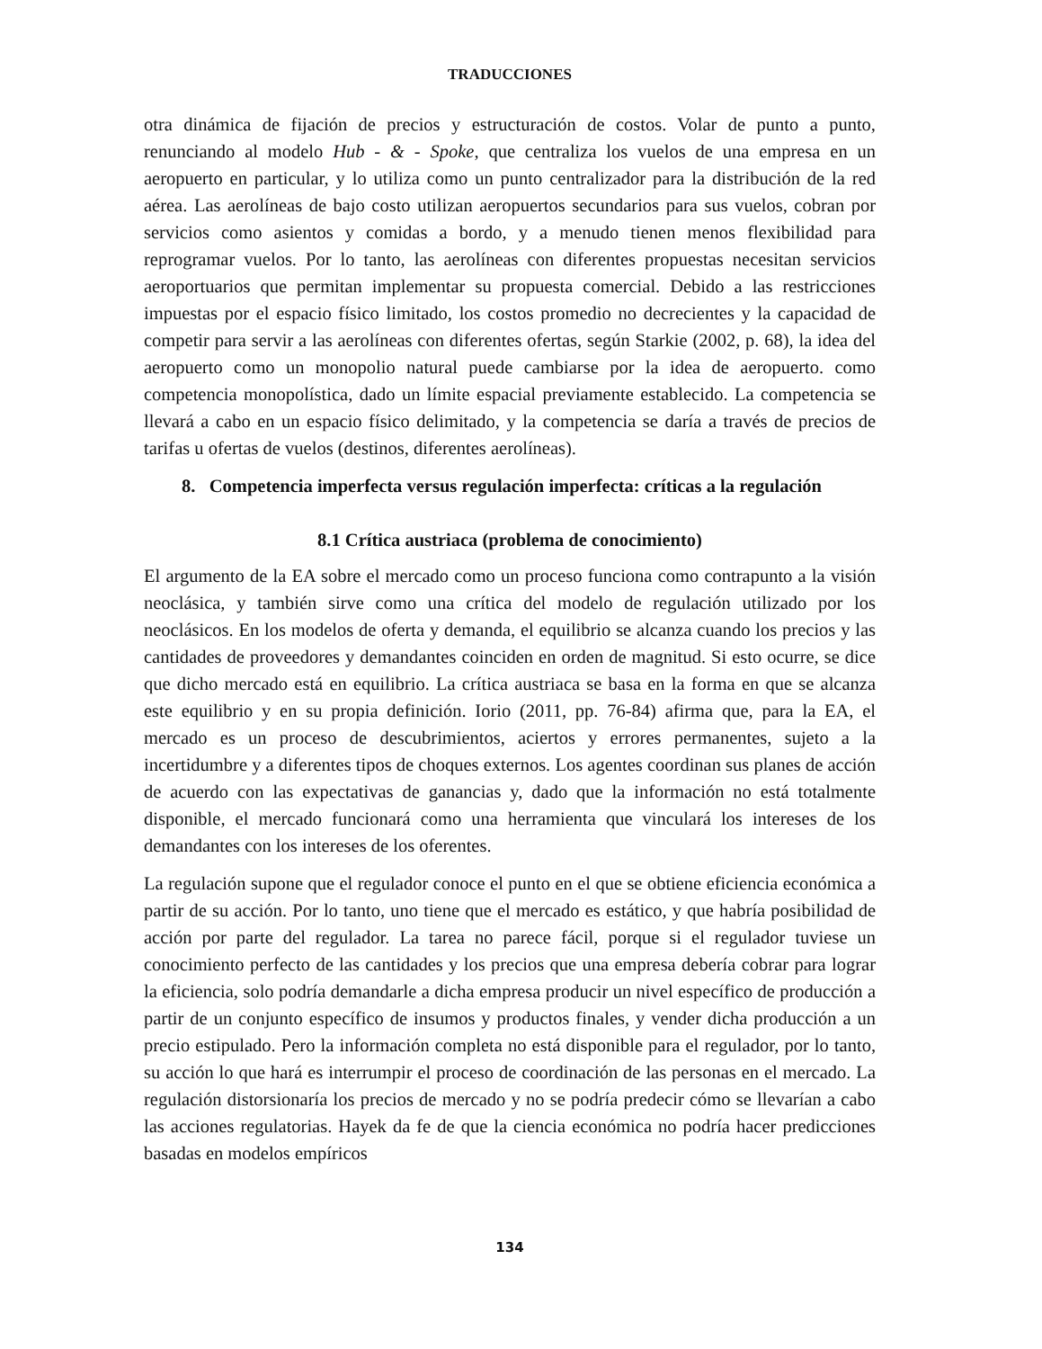TRADUCCIONES
otra dinámica de fijación de precios y estructuración de costos. Volar de punto a punto, renunciando al modelo Hub - & - Spoke, que centraliza los vuelos de una empresa en un aeropuerto en particular, y lo utiliza como un punto centralizador para la distribución de la red aérea. Las aerolíneas de bajo costo utilizan aeropuertos secundarios para sus vuelos, cobran por servicios como asientos y comidas a bordo, y a menudo tienen menos flexibilidad para reprogramar vuelos. Por lo tanto, las aerolíneas con diferentes propuestas necesitan servicios aeroportuarios que permitan implementar su propuesta comercial. Debido a las restricciones impuestas por el espacio físico limitado, los costos promedio no decrecientes y la capacidad de competir para servir a las aerolíneas con diferentes ofertas, según Starkie (2002, p. 68), la idea del aeropuerto como un monopolio natural puede cambiarse por la idea de aeropuerto. como competencia monopolística, dado un límite espacial previamente establecido. La competencia se llevará a cabo en un espacio físico delimitado, y la competencia se daría a través de precios de tarifas u ofertas de vuelos (destinos, diferentes aerolíneas).
8. Competencia imperfecta versus regulación imperfecta: críticas a la regulación
8.1 Crítica austriaca (problema de conocimiento)
El argumento de la EA sobre el mercado como un proceso funciona como contrapunto a la visión neoclásica, y también sirve como una crítica del modelo de regulación utilizado por los neoclásicos. En los modelos de oferta y demanda, el equilibrio se alcanza cuando los precios y las cantidades de proveedores y demandantes coinciden en orden de magnitud. Si esto ocurre, se dice que dicho mercado está en equilibrio. La crítica austriaca se basa en la forma en que se alcanza este equilibrio y en su propia definición. Iorio (2011, pp. 76-84) afirma que, para la EA, el mercado es un proceso de descubrimientos, aciertos y errores permanentes, sujeto a la incertidumbre y a diferentes tipos de choques externos. Los agentes coordinan sus planes de acción de acuerdo con las expectativas de ganancias y, dado que la información no está totalmente disponible, el mercado funcionará como una herramienta que vinculará los intereses de los demandantes con los intereses de los oferentes.
La regulación supone que el regulador conoce el punto en el que se obtiene eficiencia económica a partir de su acción. Por lo tanto, uno tiene que el mercado es estático, y que habría posibilidad de acción por parte del regulador. La tarea no parece fácil, porque si el regulador tuviese un conocimiento perfecto de las cantidades y los precios que una empresa debería cobrar para lograr la eficiencia, solo podría demandarle a dicha empresa producir un nivel específico de producción a partir de un conjunto específico de insumos y productos finales, y vender dicha producción a un precio estipulado. Pero la información completa no está disponible para el regulador, por lo tanto, su acción lo que hará es interrumpir el proceso de coordinación de las personas en el mercado. La regulación distorsionaría los precios de mercado y no se podría predecir cómo se llevarían a cabo las acciones regulatorias. Hayek da fe de que la ciencia económica no podría hacer predicciones basadas en modelos empíricos
134